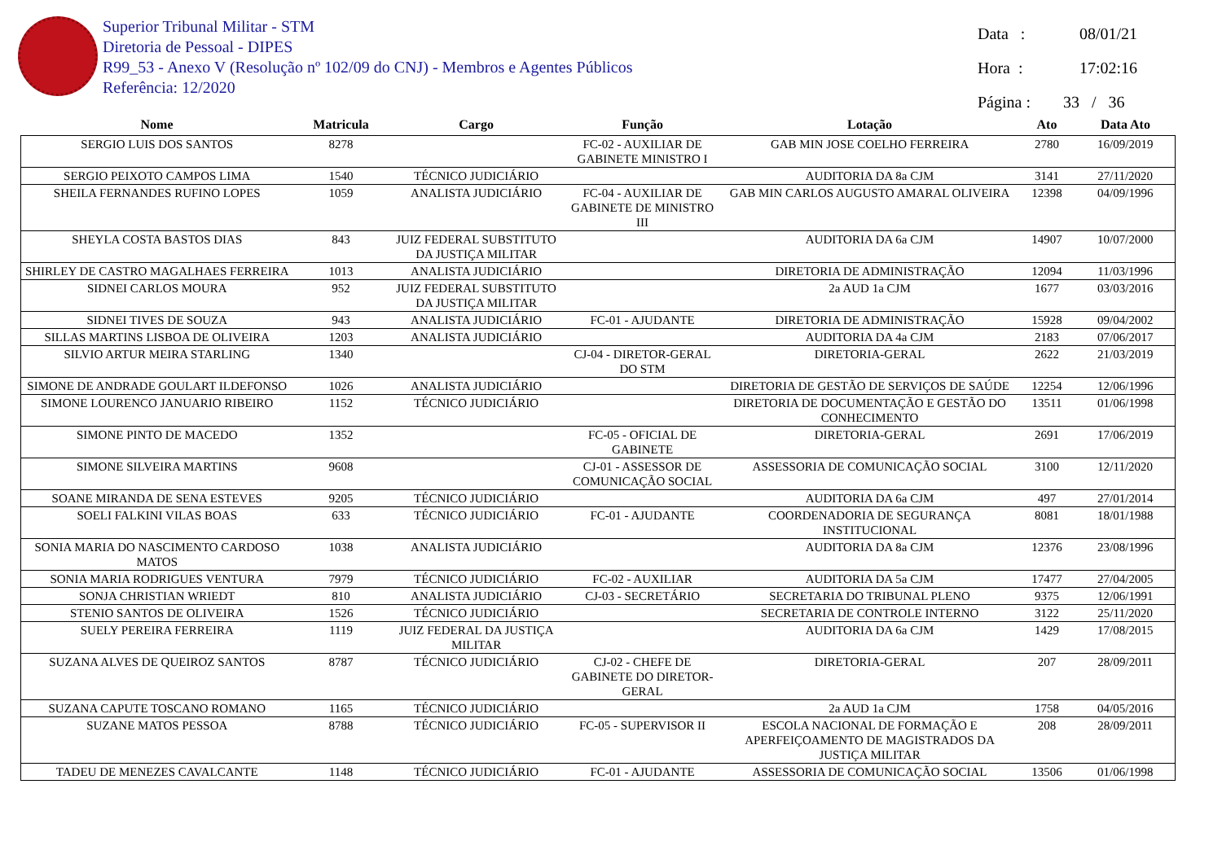Superior Tribunal Militar - STM
Diretoria de Pessoal - DIPES
R99_53 - Anexo V (Resolução nº 102/09 do CNJ) - Membros e Agentes Públicos
Referência: 12/2020
Data : 08/01/21
Hora : 17:02:16
Página : 33 / 36
| Nome | Matricula | Cargo | Função | Lotação | Ato | Data Ato |
| --- | --- | --- | --- | --- | --- | --- |
| SERGIO LUIS DOS SANTOS | 8278 | | FC-02 - AUXILIAR DE GABINETE MINISTRO I | GAB MIN JOSE COELHO FERREIRA | 2780 | 16/09/2019 |
| SERGIO PEIXOTO CAMPOS LIMA | 1540 | TÉCNICO JUDICIÁRIO | | AUDITORIA DA 8a CJM | 3141 | 27/11/2020 |
| SHEILA FERNANDES RUFINO LOPES | 1059 | ANALISTA JUDICIÁRIO | FC-04 - AUXILIAR DE GABINETE DE MINISTRO III | GAB MIN CARLOS AUGUSTO AMARAL OLIVEIRA | 12398 | 04/09/1996 |
| SHEYLA COSTA BASTOS DIAS | 843 | JUIZ FEDERAL SUBSTITUTO DA JUSTIÇA MILITAR | | AUDITORIA DA 6a CJM | 14907 | 10/07/2000 |
| SHIRLEY DE CASTRO MAGALHAES FERREIRA | 1013 | ANALISTA JUDICIÁRIO | | DIRETORIA DE ADMINISTRAÇÃO | 12094 | 11/03/1996 |
| SIDNEI CARLOS MOURA | 952 | JUIZ FEDERAL SUBSTITUTO DA JUSTIÇA MILITAR | | 2a AUD 1a CJM | 1677 | 03/03/2016 |
| SIDNEI TIVES DE SOUZA | 943 | ANALISTA JUDICIÁRIO | FC-01 - AJUDANTE | DIRETORIA DE ADMINISTRAÇÃO | 15928 | 09/04/2002 |
| SILLAS MARTINS LISBOA DE OLIVEIRA | 1203 | ANALISTA JUDICIÁRIO | | AUDITORIA DA 4a CJM | 2183 | 07/06/2017 |
| SILVIO ARTUR MEIRA STARLING | 1340 | | CJ-04 - DIRETOR-GERAL DO STM | DIRETORIA-GERAL | 2622 | 21/03/2019 |
| SIMONE DE ANDRADE GOULART ILDEFONSO | 1026 | ANALISTA JUDICIÁRIO | | DIRETORIA DE GESTÃO DE SERVIÇOS DE SAÚDE | 12254 | 12/06/1996 |
| SIMONE LOURENCO JANUARIO RIBEIRO | 1152 | TÉCNICO JUDICIÁRIO | | DIRETORIA DE DOCUMENTAÇÃO E GESTÃO DO CONHECIMENTO | 13511 | 01/06/1998 |
| SIMONE PINTO DE MACEDO | 1352 | | FC-05 - OFICIAL DE GABINETE | DIRETORIA-GERAL | 2691 | 17/06/2019 |
| SIMONE SILVEIRA MARTINS | 9608 | | CJ-01 - ASSESSOR DE COMUNICAÇÃO SOCIAL | ASSESSORIA DE COMUNICAÇÃO SOCIAL | 3100 | 12/11/2020 |
| SOANE MIRANDA DE SENA ESTEVES | 9205 | TÉCNICO JUDICIÁRIO | | AUDITORIA DA 6a CJM | 497 | 27/01/2014 |
| SOELI FALKINI VILAS BOAS | 633 | TÉCNICO JUDICIÁRIO | FC-01 - AJUDANTE | COORDENADORIA DE SEGURANÇA INSTITUCIONAL | 8081 | 18/01/1988 |
| SONIA MARIA DO NASCIMENTO CARDOSO MATOS | 1038 | ANALISTA JUDICIÁRIO | | AUDITORIA DA 8a CJM | 12376 | 23/08/1996 |
| SONIA MARIA RODRIGUES VENTURA | 7979 | TÉCNICO JUDICIÁRIO | FC-02 - AUXILIAR | AUDITORIA DA 5a CJM | 17477 | 27/04/2005 |
| SONJA CHRISTIAN WRIEDT | 810 | ANALISTA JUDICIÁRIO | CJ-03 - SECRETÁRIO | SECRETARIA DO TRIBUNAL PLENO | 9375 | 12/06/1991 |
| STENIO SANTOS DE OLIVEIRA | 1526 | TÉCNICO JUDICIÁRIO | | SECRETARIA DE CONTROLE INTERNO | 3122 | 25/11/2020 |
| SUELY PEREIRA FERREIRA | 1119 | JUIZ FEDERAL DA JUSTIÇA MILITAR | | AUDITORIA DA 6a CJM | 1429 | 17/08/2015 |
| SUZANA ALVES DE QUEIROZ SANTOS | 8787 | TÉCNICO JUDICIÁRIO | CJ-02 - CHEFE DE GABINETE DO DIRETOR-GERAL | DIRETORIA-GERAL | 207 | 28/09/2011 |
| SUZANA CAPUTE TOSCANO ROMANO | 1165 | TÉCNICO JUDICIÁRIO | | 2a AUD 1a CJM | 1758 | 04/05/2016 |
| SUZANE MATOS PESSOA | 8788 | TÉCNICO JUDICIÁRIO | FC-05 - SUPERVISOR II | ESCOLA NACIONAL DE FORMAÇÃO E APERFEIÇOAMENTO DE MAGISTRADOS DA JUSTIÇA MILITAR | 208 | 28/09/2011 |
| TADEU DE MENEZES CAVALCANTE | 1148 | TÉCNICO JUDICIÁRIO | FC-01 - AJUDANTE | ASSESSORIA DE COMUNICAÇÃO SOCIAL | 13506 | 01/06/1998 |